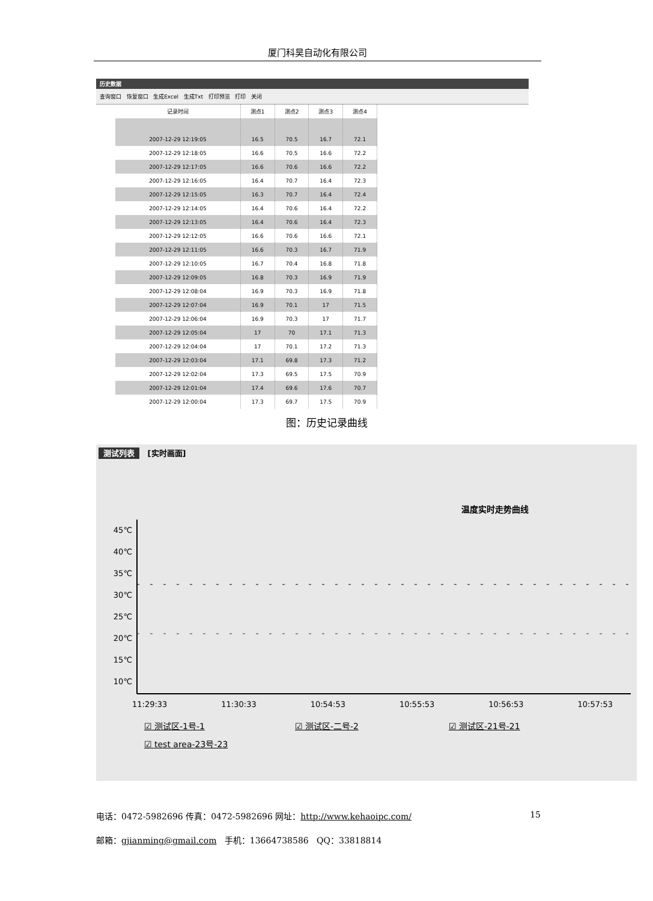厦门科昊自动化有限公司
历史数据
查询窗口 恢复窗口 生成Excel 生成Txt 打印预览 打印 关闭
| 记录时间 | 测点1 | 测点2 | 测点3 | 测点4 |
| --- | --- | --- | --- | --- |
| 2007-12-29 12:19:05 | 16.5 | 70.5 | 16.7 | 72.1 |
| 2007-12-29 12:18:05 | 16.6 | 70.5 | 16.6 | 72.2 |
| 2007-12-29 12:17:05 | 16.6 | 70.6 | 16.6 | 72.2 |
| 2007-12-29 12:16:05 | 16.4 | 70.7 | 16.4 | 72.3 |
| 2007-12-29 12:15:05 | 16.3 | 70.7 | 16.4 | 72.4 |
| 2007-12-29 12:14:05 | 16.4 | 70.6 | 16.4 | 72.2 |
| 2007-12-29 12:13:05 | 16.4 | 70.6 | 16.4 | 72.3 |
| 2007-12-29 12:12:05 | 16.6 | 70.6 | 16.6 | 72.1 |
| 2007-12-29 12:11:05 | 16.6 | 70.3 | 16.7 | 71.9 |
| 2007-12-29 12:10:05 | 16.7 | 70.4 | 16.8 | 71.8 |
| 2007-12-29 12:09:05 | 16.8 | 70.3 | 16.9 | 71.9 |
| 2007-12-29 12:08:04 | 16.9 | 70.3 | 16.9 | 71.8 |
| 2007-12-29 12:07:04 | 16.9 | 70.1 | 17 | 71.5 |
| 2007-12-29 12:06:04 | 16.9 | 70.3 | 17 | 71.7 |
| 2007-12-29 12:05:04 | 17 | 70 | 17.1 | 71.3 |
| 2007-12-29 12:04:04 | 17 | 70.1 | 17.2 | 71.3 |
| 2007-12-29 12:03:04 | 17.1 | 69.8 | 17.3 | 71.2 |
| 2007-12-29 12:02:04 | 17.3 | 69.5 | 17.5 | 70.9 |
| 2007-12-29 12:01:04 | 17.4 | 69.6 | 17.6 | 70.7 |
| 2007-12-29 12:00:04 | 17.3 | 69.7 | 17.5 | 70.9 |
图：历史记录曲线
测试列表 [实时画面]
温度实时走势曲线
45℃
40℃
35℃
30℃
25℃
20℃
15℃
10℃
11:29:33 11:30:33 10:54:53 10:55:53 10:56:53 10:57:53
☑ 测试区-1号-1 ☑ 测试区-二号-2 ☑ 测试区-21号-21 ☑ test area-23号-23
电话：0472-5982696 传真：0472-5982696 网址：http://www.kehaoipc.com/ 15
邮箱：gjianming@gmail.com 手机：13664738586 QQ：33818814